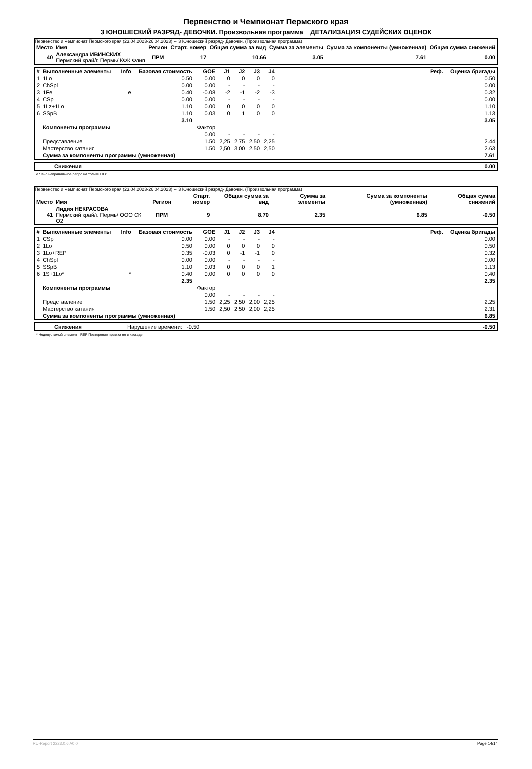Первенство и Чемпионат Пермского края
3 ЮНОШЕСКИЙ РАЗРЯД- ДЕВОЧКИ. Произвольная программа ДЕТАЛИЗАЦИЯ СУДЕЙСКИХ ОЦЕНОК
Первенство и Чемпионат Пермского края (23.04.2023-26.04.2023) -- 3 Юношеский разряд- Девочки. (Произвольная программа)
| Место | Имя | Регион | Старт. номер | Общая сумма за вид | Сумма за элементы | Сумма за компоненты (умноженная) | Общая сумма снижений |
| --- | --- | --- | --- | --- | --- | --- | --- |
| 40 | Александра ИВИНСКИХ Пермский край/г. Пермь/ КФК Флип | ПРМ | 17 | 10.66 | 3.05 | 7.61 | 0.00 |
| # | Выполненные элементы | Info | Базовая стоимость | GOE | J1 | J2 | J3 | J4 | Реф. | Оценка бригады |
| --- | --- | --- | --- | --- | --- | --- | --- | --- | --- | --- |
| 1 | 1Lo | | 0.50 | 0.00 | 0 | 0 | 0 | 0 | | 0.50 |
| 2 | ChSpl | | 0.00 | 0.00 | - | - | - | - | | 0.00 |
| 3 | 1Fe | e | 0.40 | -0.08 | -2 | -1 | -2 | -3 | | 0.32 |
| 4 | CSp | | 0.00 | 0.00 | - | - | - | - | | 0.00 |
| 5 | 1Lz+1Lo | | 1.10 | 0.00 | 0 | 0 | 0 | 0 | | 1.10 |
| 6 | SSpB | | 1.10 | 0.03 | 0 | 1 | 0 | 0 | | 1.13 |
| | | | 3.10 | | | | | | | 3.05 |
| | Компоненты программы | | | Фактор | | | | | | |
| | | | | 0.00 | - | - | - | - | | |
| | Представление | | | 1.50 | 2,25 | 2,75 | 2,50 | 2,25 | | 2.44 |
| | Мастерство катания | | | 1.50 | 2,50 | 3,00 | 2,50 | 2,50 | | 2.63 |
| | Сумма за компоненты программы (умноженная) | | | | | | | | | 7.61 |
| | Снижения | 0.00 |
e Явно неправильное ребро на толчке F/Lz
Первенство и Чемпионат Пермского края (23.04.2023-26.04.2023) -- 3 Юношеский разряд- Девочки. (Произвольная программа)
| Место | Имя | Регион | Старт. номер | Общая сумма за вид | Сумма за элементы | Сумма за компоненты (умноженная) | Общая сумма снижений |
| --- | --- | --- | --- | --- | --- | --- | --- |
| 41 | Лидия НЕКРАСОВА Пермский край/г. Пермь/ ООО СК О2 | ПРМ | 9 | 8.70 | 2.35 | 6.85 | -0.50 |
| # | Выполненные элементы | Info | Базовая стоимость | GOE | J1 | J2 | J3 | J4 | Реф. | Оценка бригады |
| --- | --- | --- | --- | --- | --- | --- | --- | --- | --- | --- |
| 1 | CSp | | 0.00 | 0.00 | - | - | - | - | | 0.00 |
| 2 | 1Lo | | 0.50 | 0.00 | 0 | 0 | 0 | 0 | | 0.50 |
| 3 | 1Lo+REP | | 0.35 | -0.03 | 0 | -1 | -1 | 0 | | 0.32 |
| 4 | ChSpl | | 0.00 | 0.00 | - | - | - | - | | 0.00 |
| 5 | SSpB | | 1.10 | 0.03 | 0 | 0 | 0 | 1 | | 1.13 |
| 6 | 1S+1Lo* | * | 0.40 | 0.00 | 0 | 0 | 0 | 0 | | 0.40 |
| | | | 2.35 | | | | | | | 2.35 |
| | Компоненты программы | | | Фактор | | | | | | |
| | | | | 0.00 | - | - | - | - | | |
| | Представление | | | 1.50 | 2,25 | 2,50 | 2,00 | 2,25 | | 2.25 |
| | Мастерство катания | | | 1.50 | 2,50 | 2,50 | 2,00 | 2,25 | | 2.31 |
| | Сумма за компоненты программы (умноженная) | | | | | | | | | 6.85 |
| | Снижения | Нарушение времени: -0.50 | -0.50 |
* Недопустимый элемент REP Повторение прыжка не в каскаде
RU-Report 2223.0.6 A0.0 Page 14/14